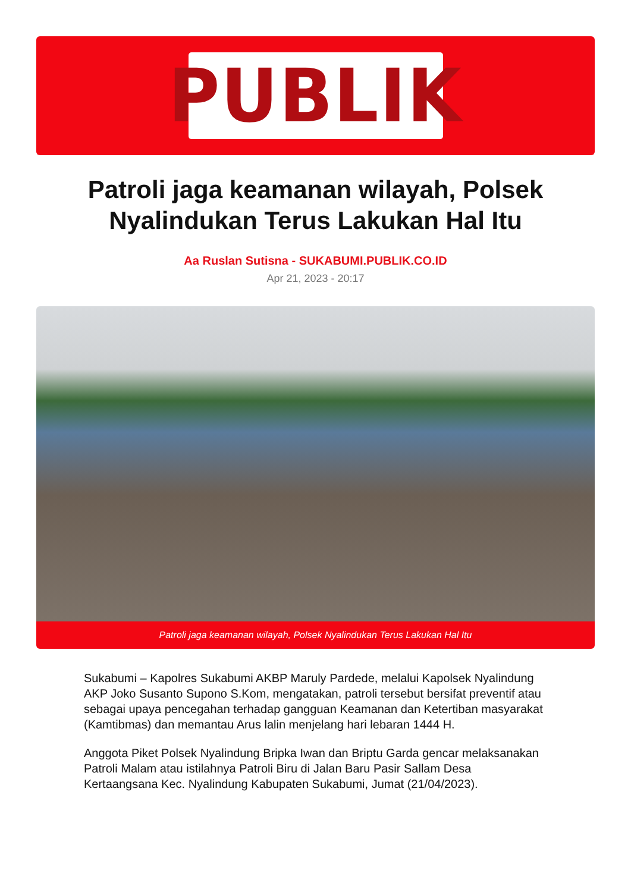PUBLIK
Patroli jaga keamanan wilayah, Polsek Nyalindukan Terus Lakukan Hal Itu
Aa Ruslan Sutisna - SUKABUMI.PUBLIK.CO.ID
Apr 21, 2023 - 20:17
Patroli jaga keamanan wilayah, Polsek Nyalindukan Terus Lakukan Hal Itu
Sukabumi – Kapolres Sukabumi AKBP Maruly Pardede, melalui Kapolsek Nyalindung AKP Joko Susanto Supono S.Kom, mengatakan, patroli tersebut bersifat preventif atau sebagai upaya pencegahan terhadap gangguan Keamanan dan Ketertiban masyarakat (Kamtibmas) dan memantau Arus lalin menjelang hari lebaran 1444 H.
Anggota Piket Polsek Nyalindung Bripka Iwan dan Briptu Garda gencar melaksanakan Patroli Malam atau istilahnya Patroli Biru di Jalan Baru Pasir Sallam Desa Kertaangsana Kec. Nyalindung Kabupaten Sukabumi, Jumat (21/04/2023).